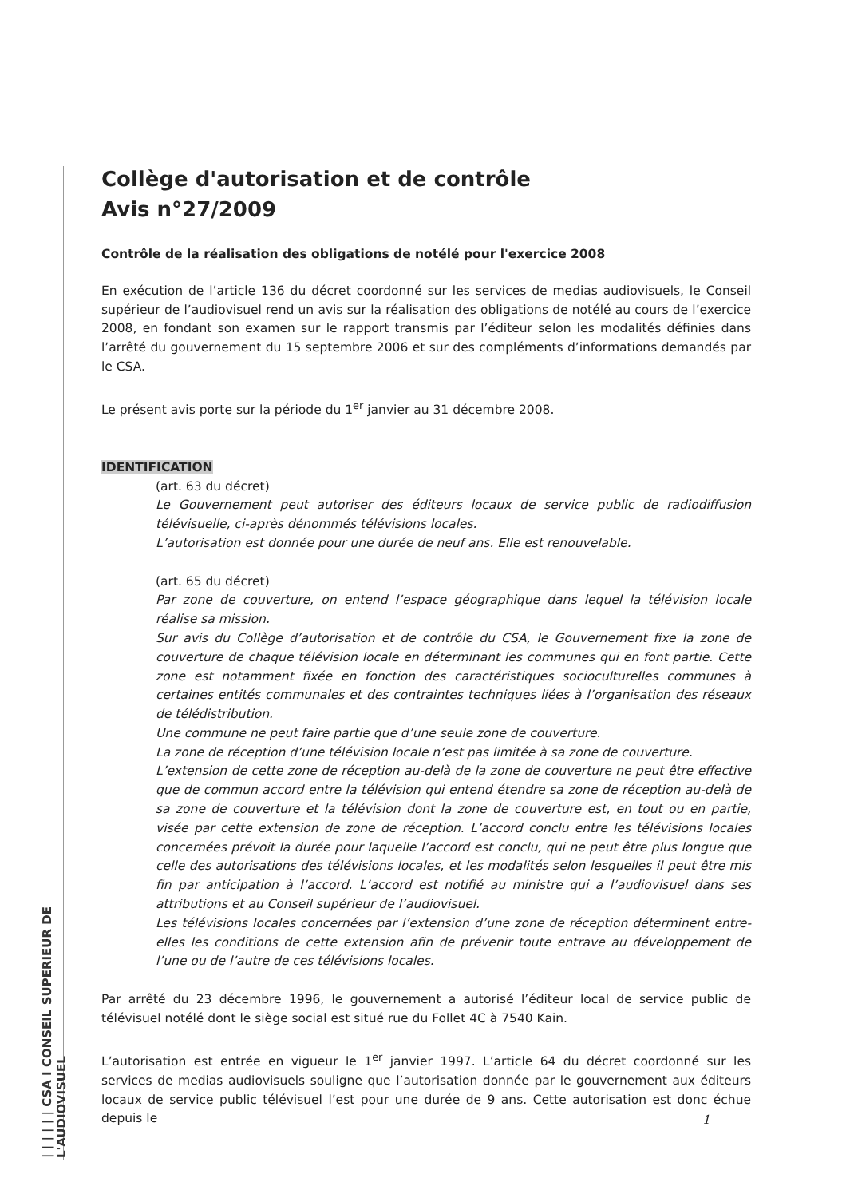| | | | | | CSA I CONSEIL SUPERIEUR DE L'AUDIOVISUEL
Collège d'autorisation et de contrôle
Avis n°27/2009
Contrôle de la réalisation des obligations de notélé pour l'exercice 2008
En exécution de l’article 136 du décret coordonné sur les services de medias audiovisuels, le Conseil supérieur de l’audiovisuel rend un avis sur la réalisation des obligations de notélé au cours de l’exercice 2008, en fondant son examen sur le rapport transmis par l’éditeur selon les modalités définies dans l’arrêté du gouvernement du 15 septembre 2006 et sur des compléments d’informations demandés par le CSA.
Le présent avis porte sur la période du 1<sup>er</sup> janvier au 31 décembre 2008.
IDENTIFICATION
(art. 63 du décret)
Le Gouvernement peut autoriser des éditeurs locaux de service public de radiodiffusion télévisuelle, ci-après dénommés télévisions locales.
L’autorisation est donnée pour une durée de neuf ans. Elle est renouvelable.
(art. 65 du décret)
Par zone de couverture, on entend l’espace géographique dans lequel la télévision locale réalise sa mission.
Sur avis du Collège d’autorisation et de contrôle du CSA, le Gouvernement fixe la zone de couverture de chaque télévision locale en déterminant les communes qui en font partie. Cette zone est notamment fixée en fonction des caractéristiques socioculturelles communes à certaines entités communales et des contraintes techniques liées à l’organisation des réseaux de télédistribution.
Une commune ne peut faire partie que d’une seule zone de couverture.
La zone de réception d’une télévision locale n’est pas limitée à sa zone de couverture.
L’extension de cette zone de réception au-delà de la zone de couverture ne peut être effective que de commun accord entre la télévision qui entend étendre sa zone de réception au-delà de sa zone de couverture et la télévision dont la zone de couverture est, en tout ou en partie, visée par cette extension de zone de réception. L’accord conclu entre les télévisions locales concernées prévoit la durée pour laquelle l’accord est conclu, qui ne peut être plus longue que celle des autorisations des télévisions locales, et les modalités selon lesquelles il peut être mis fin par anticipation à l’accord. L’accord est notifié au ministre qui a l’audiovisuel dans ses attributions et au Conseil supérieur de l’audiovisuel.
Les télévisions locales concernées par l’extension d’une zone de réception déterminent entre-elles les conditions de cette extension afin de prévenir toute entrave au développement de l’une ou de l’autre de ces télévisions locales.
Par arrêté du 23 décembre 1996, le gouvernement a autorisé l’éditeur local de service public de télévisuel notélé dont le siège social est situé rue du Follet 4C à 7540 Kain.
L’autorisation est entrée en vigueur le 1<sup>er</sup> janvier 1997. L’article 64 du décret coordonné sur les services de medias audiovisuels souligne que l’autorisation donnée par le gouvernement aux éditeurs locaux de service public télévisuel l’est pour une durée de 9 ans. Cette autorisation est donc échue depuis le
1